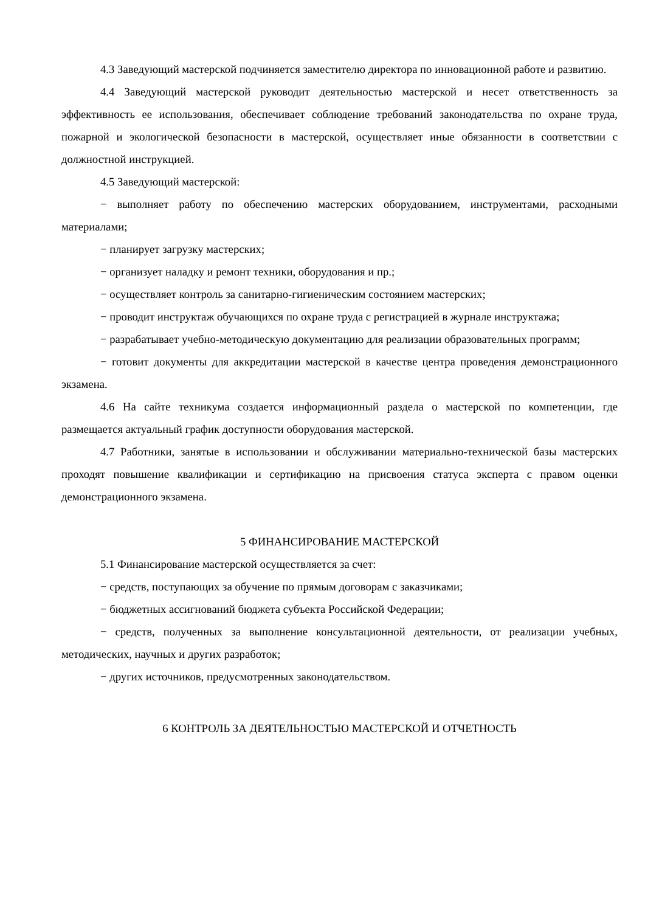4.3 Заведующий мастерской подчиняется заместителю директора по инновационной работе и развитию.
4.4 Заведующий мастерской руководит деятельностью мастерской и несет ответственность за эффективность ее использования, обеспечивает соблюдение требований законодательства по охране труда, пожарной и экологической безопасности в мастерской, осуществляет иные обязанности в соответствии с должностной инструкцией.
4.5 Заведующий мастерской:
− выполняет работу по обеспечению мастерских оборудованием, инструментами, расходными материалами;
− планирует загрузку мастерских;
− организует наладку и ремонт техники, оборудования и пр.;
− осуществляет контроль за санитарно-гигиеническим состоянием мастерских;
− проводит инструктаж обучающихся по охране труда с регистрацией в журнале инструктажа;
− разрабатывает учебно-методическую документацию для реализации образовательных программ;
− готовит документы для аккредитации мастерской в качестве центра проведения демонстрационного экзамена.
4.6 На сайте техникума создается информационный раздела о мастерской по компетенции, где размещается актуальный график доступности оборудования мастерской.
4.7 Работники, занятые в использовании и обслуживании материально-технической базы мастерских проходят повышение квалификации и сертификацию на присвоения статуса эксперта с правом оценки демонстрационного экзамена.
5 ФИНАНСИРОВАНИЕ МАСТЕРСКОЙ
5.1 Финансирование мастерской осуществляется за счет:
− средств, поступающих за обучение по прямым договорам с заказчиками;
− бюджетных ассигнований бюджета субъекта Российской Федерации;
− средств, полученных за выполнение консультационной деятельности, от реализации учебных, методических, научных и других разработок;
− других источников, предусмотренных законодательством.
6 КОНТРОЛЬ ЗА ДЕЯТЕЛЬНОСТЬЮ МАСТЕРСКОЙ И ОТЧЕТНОСТЬ